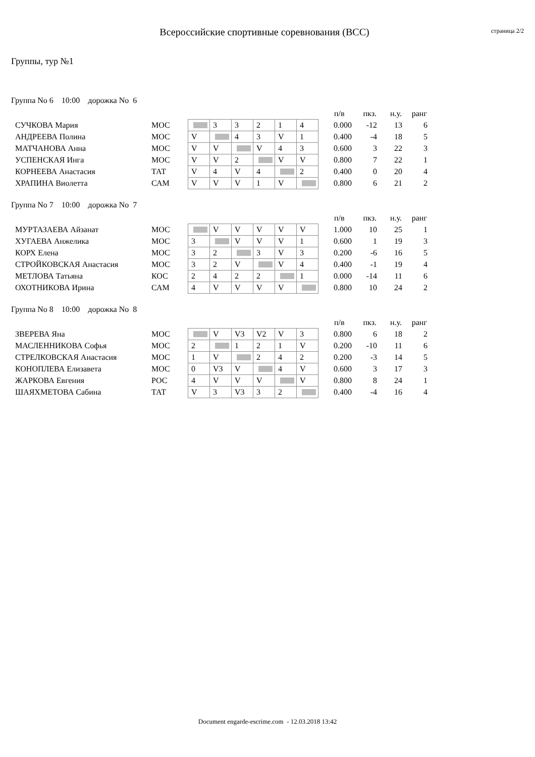Всероссийские спортивные соревнования (ВСС)
страница 2/2
Группы, тур №1
Группа No 6 10:00 дорожка No 6
| | | | | | | | | | п/в | пкз. | н.у. | ранг |
| --- | --- | --- | --- | --- | --- | --- | --- | --- | --- | --- | --- | --- |
| СУЧКОВА Мария | МОС | | 3 | 3 | 2 | 1 | 4 | | 0.000 | -12 | 13 | 6 |
| АНДРЕЕВА Полина | МОС | V | | 4 | 3 | V | 1 | | 0.400 | -4 | 18 | 5 |
| МАТЧАНОВА Анна | МОС | V | V | | V | 4 | 3 | | 0.600 | 3 | 22 | 3 |
| УСПЕНСКАЯ Инга | МОС | V | V | 2 | | V | V | | 0.800 | 7 | 22 | 1 |
| КОРНЕЕВА Анастасия | ТАТ | V | 4 | V | 4 | | 2 | | 0.400 | 0 | 20 | 4 |
| ХРАПИНА Виолетта | САМ | V | V | V | 1 | V | | | 0.800 | 6 | 21 | 2 |
Группа No 7 10:00 дорожка No 7
| | | | | | | | | | п/в | пкз. | н.у. | ранг |
| --- | --- | --- | --- | --- | --- | --- | --- | --- | --- | --- | --- | --- |
| МУРТАЗАЕВА Айзанат | МОС | | V | V | V | V | V | | 1.000 | 10 | 25 | 1 |
| ХУГАЕВА Анжелика | МОС | 3 | | V | V | V | 1 | | 0.600 | 1 | 19 | 3 |
| КОРХ Елена | МОС | 3 | 2 | | 3 | V | 3 | | 0.200 | -6 | 16 | 5 |
| СТРОЙКОВСКАЯ Анастасия | МОС | 3 | 2 | V | | V | 4 | | 0.400 | -1 | 19 | 4 |
| МЕТЛОВА Татьяна | КОС | 2 | 4 | 2 | 2 | | 1 | | 0.000 | -14 | 11 | 6 |
| ОХОТНИКОВА Ирина | САМ | 4 | V | V | V | V | | | 0.800 | 10 | 24 | 2 |
Группа No 8 10:00 дорожка No 8
| | | | | | | | | | п/в | пкз. | н.у. | ранг |
| --- | --- | --- | --- | --- | --- | --- | --- | --- | --- | --- | --- | --- |
| ЗВЕРЕВА Яна | МОС | | V | V3 | V2 | V | 3 | | 0.800 | 6 | 18 | 2 |
| МАСЛЕННИКОВА Софья | МОС | 2 | | 1 | 2 | 1 | V | | 0.200 | -10 | 11 | 6 |
| СТРЕЛКОВСКАЯ Анастасия | МОС | 1 | V | | 2 | 4 | 2 | | 0.200 | -3 | 14 | 5 |
| КОНОПЛЕВА Елизавета | МОС | 0 | V3 | V | | 4 | V | | 0.600 | 3 | 17 | 3 |
| ЖАРКОВА Евгения | РОС | 4 | V | V | V | | V | | 0.800 | 8 | 24 | 1 |
| ШАЯХМЕТОВА Сабина | ТАТ | V | 3 | V3 | 3 | 2 | | | 0.400 | -4 | 16 | 4 |
Document engarde-escrime.com - 12.03.2018 13:42